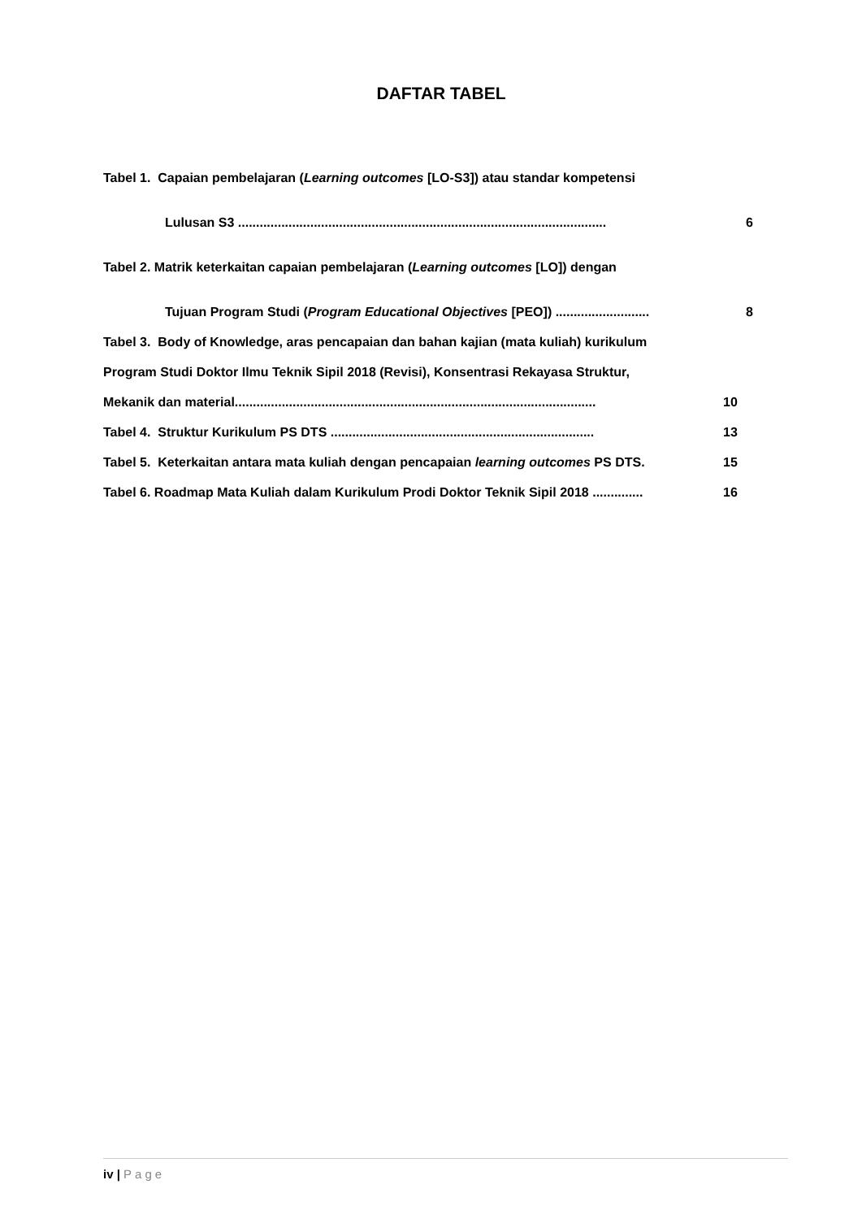DAFTAR TABEL
Tabel 1. Capaian pembelajaran (Learning outcomes [LO-S3]) atau standar kompetensi
Lulusan S3 ......................................................................................................
6
Tabel 2. Matrik keterkaitan capaian pembelajaran (Learning outcomes [LO]) dengan
Tujuan Program Studi (Program Educational Objectives [PEO]) ..........................
8
Tabel 3. Body of Knowledge, aras pencapaian dan bahan kajian (mata kuliah) kurikulum
Program Studi Doktor Ilmu Teknik Sipil 2018 (Revisi), Konsentrasi Rekayasa Struktur,
Mekanik dan material....................................................................................................
10
Tabel 4. Struktur Kurikulum PS DTS .........................................................................
13
Tabel 5. Keterkaitan antara mata kuliah dengan pencapaian learning outcomes PS DTS.
15
Tabel 6. Roadmap Mata Kuliah dalam Kurikulum Prodi Doktor Teknik Sipil 2018 ..............
16
iv | Page